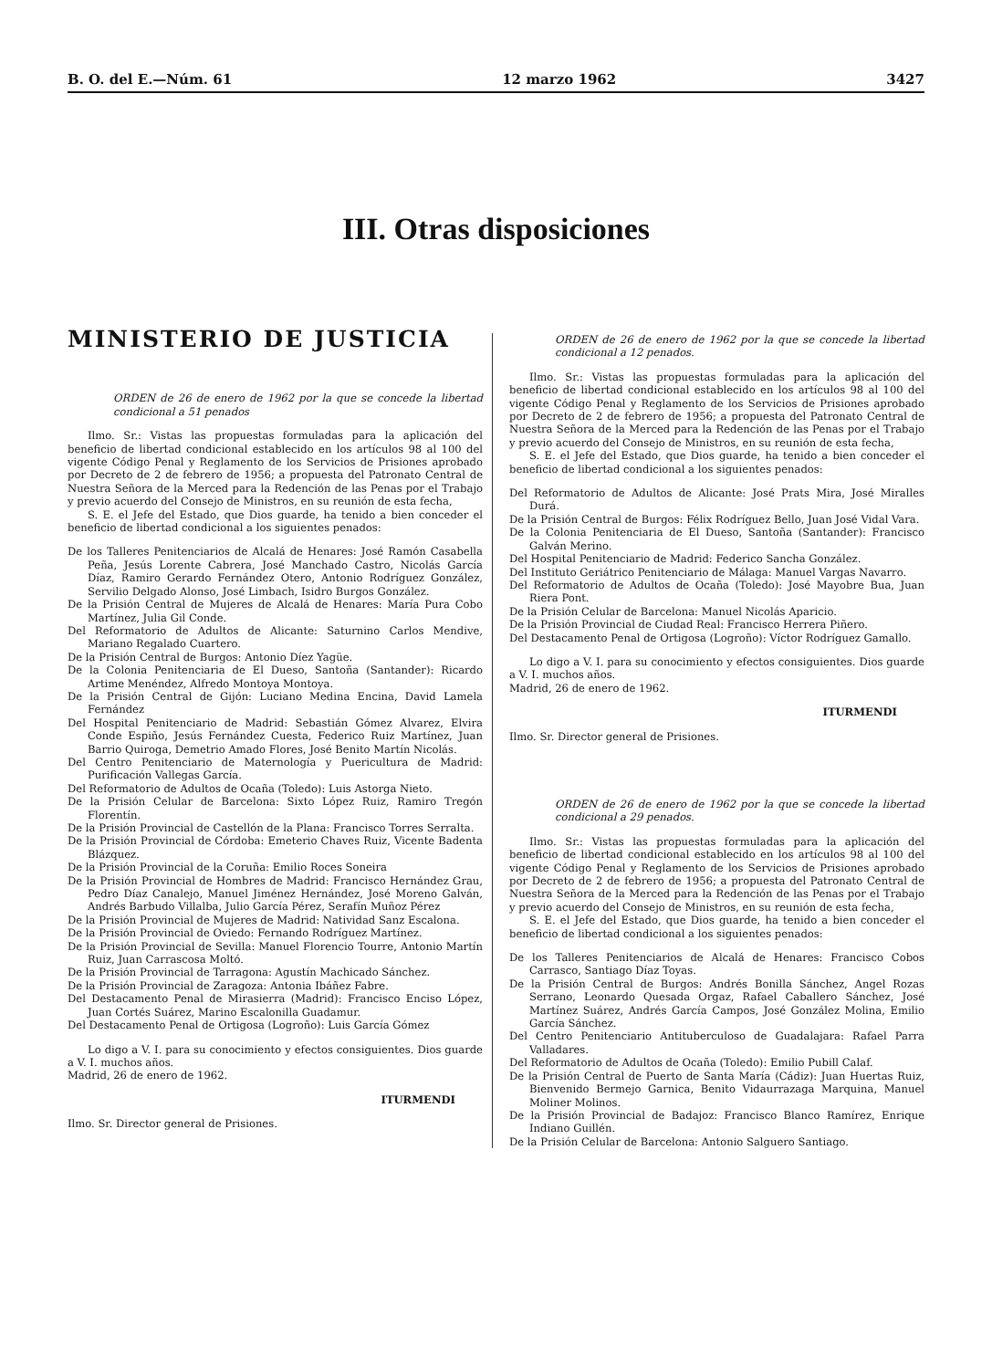B. O. del E.—Núm. 61 12 marzo 1962 3427
III. Otras disposiciones
MINISTERIO DE JUSTICIA
ORDEN de 26 de enero de 1962 por la que se concede la libertad condicional a 51 penados
Ilmo. Sr.: Vistas las propuestas formuladas para la aplicación del beneficio de libertad condicional establecido en los artículos 98 al 100 del vigente Código Penal y Reglamento de los Servicios de Prisiones aprobado por Decreto de 2 de febrero de 1956; a propuesta del Patronato Central de Nuestra Señora de la Merced para la Redención de las Penas por el Trabajo y previo acuerdo del Consejo de Ministros, en su reunión de esta fecha,
S. E. el Jefe del Estado, que Dios guarde, ha tenido a bien conceder el beneficio de libertad condicional a los siguientes penados:
De los Talleres Penitenciarios de Alcalá de Henares: José Ramón Casabella Peña, Jesús Lorente Cabrera, José Manchado Castro, Nicolás García Díaz, Ramiro Gerardo Fernández Otero, Antonio Rodríguez González, Servilio Delgado Alonso, José Limbach, Isidro Burgos González.
De la Prisión Central de Mujeres de Alcalá de Henares: María Pura Cobo Martínez, Julia Gil Conde.
Del Reformatorio de Adultos de Alicante: Saturnino Carlos Mendive, Mariano Regalado Cuartero.
De la Prisión Central de Burgos: Antonio Díez Yagüe.
De la Colonia Penitenciaria de El Dueso, Santoña (Santander): Ricardo Artime Menéndez, Alfredo Montoya Montoya.
De la Prisión Central de Gijón: Luciano Medina Encina, David Lamela Fernández
Del Hospital Penitenciario de Madrid: Sebastián Gómez Alvarez, Elvira Conde Espiño, Jesús Fernández Cuesta, Federico Ruiz Martínez, Juan Barrio Quiroga, Demetrio Amado Flores, José Benito Martín Nicolás.
Del Centro Penitenciario de Maternología y Puericultura de Madrid: Purificación Vallegas García.
Del Reformatorio de Adultos de Ocaña (Toledo): Luis Astorga Nieto.
De la Prisión Celular de Barcelona: Sixto López Ruiz, Ramiro Tregón Florentín.
De la Prisión Provincial de Castellón de la Plana: Francisco Torres Serralta.
De la Prisión Provincial de Córdoba: Emeterio Chaves Ruiz, Vicente Badenta Blázquez.
De la Prisión Provincial de la Coruña: Emilio Roces Soneira
De la Prisión Provincial de Hombres de Madrid: Francisco Hernández Grau, Pedro Díaz Canalejo, Manuel Jiménez Hernández, José Moreno Galván, Andrés Barbudo Villalba, Julio García Pérez, Serafín Muñoz Pérez
De la Prisión Provincial de Mujeres de Madrid: Natividad Sanz Escalona.
De la Prisión Provincial de Oviedo: Fernando Rodríguez Martínez.
De la Prisión Provincial de Sevilla: Manuel Florencio Tourre, Antonio Martín Ruiz, Juan Carrascosa Moltó.
De la Prisión Provincial de Tarragona: Agustín Machicado Sánchez.
De la Prisión Provincial de Zaragoza: Antonia Ibáñez Fabre.
Del Destacamento Penal de Mirasierra (Madrid): Francisco Enciso López, Juan Cortés Suárez, Marino Escalonilla Guadamur.
Del Destacamento Penal de Ortigosa (Logroño): Luis García Gómez
Lo digo a V. I. para su conocimiento y efectos consiguientes. Dios guarde a V. I. muchos años.
Madrid, 26 de enero de 1962.
ITURMENDI
Ilmo. Sr. Director general de Prisiones.
ORDEN de 26 de enero de 1962 por la que se concede la libertad condicional a 12 penados.
Ilmo. Sr.: Vistas las propuestas formuladas para la aplicación del beneficio de libertad condicional establecido en los artículos 98 al 100 del vigente Código Penal y Reglamento de los Servicios de Prisiones aprobado por Decreto de 2 de febrero de 1956; a propuesta del Patronato Central de Nuestra Señora de la Merced para la Redención de las Penas por el Trabajo y previo acuerdo del Consejo de Ministros, en su reunión de esta fecha,
S. E. el Jefe del Estado, que Dios guarde, ha tenido a bien conceder el beneficio de libertad condicional a los siguientes penados:
Del Reformatorio de Adultos de Alicante: José Prats Mira, José Miralles Durá.
De la Prisión Central de Burgos: Félix Rodríguez Bello, Juan José Vidal Vara.
De la Colonia Penitenciaria de El Dueso, Santoña (Santander): Francisco Galván Merino.
Del Hospital Penitenciario de Madrid: Federico Sancha González.
Del Instituto Geriátrico Penitenciario de Málaga: Manuel Vargas Navarro.
Del Reformatorio de Adultos de Ocaña (Toledo): José Mayobre Bua, Juan Riera Pont.
De la Prisión Celular de Barcelona: Manuel Nicolás Aparicio.
De la Prisión Provincial de Ciudad Real: Francisco Herrera Piñero.
Del Destacamento Penal de Ortigosa (Logroño): Víctor Rodríguez Gamallo.
Lo digo a V. I. para su conocimiento y efectos consiguientes. Dios guarde a V. I. muchos años.
Madrid, 26 de enero de 1962.
ITURMENDI
Ilmo. Sr. Director general de Prisiones.
ORDEN de 26 de enero de 1962 por la que se concede la libertad condicional a 29 penados.
Ilmo. Sr.: Vistas las propuestas formuladas para la aplicación del beneficio de libertad condicional establecido en los artículos 98 al 100 del vigente Código Penal y Reglamento de los Servicios de Prisiones aprobado por Decreto de 2 de febrero de 1956; a propuesta del Patronato Central de Nuestra Señora de la Merced para la Redención de las Penas por el Trabajo y previo acuerdo del Consejo de Ministros, en su reunión de esta fecha,
S. E. el Jefe del Estado, que Dios guarde, ha tenido a bien conceder el beneficio de libertad condicional a los siguientes penados:
De los Talleres Penitenciarios de Alcalá de Henares: Francisco Cobos Carrasco, Santiago Díaz Toyas.
De la Prisión Central de Burgos: Andrés Bonilla Sánchez, Angel Rozas Serrano, Leonardo Quesada Orgaz, Rafael Caballero Sánchez, José Martínez Suárez, Andrés García Campos, José González Molina, Emilio García Sánchez.
Del Centro Penitenciario Antituberculoso de Guadalajara: Rafael Parra Valladares.
Del Reformatorio de Adultos de Ocaña (Toledo): Emilio Pubill Calaf.
De la Prisión Central de Puerto de Santa María (Cádiz): Juan Huertas Ruiz, Bienvenido Bermejo Garnica, Benito Vidaurrazaga Marquina, Manuel Moliner Molinos.
De la Prisión Provincial de Badajoz: Francisco Blanco Ramírez, Enrique Indiano Guillén.
De la Prisión Celular de Barcelona: Antonio Salguero Santiago.